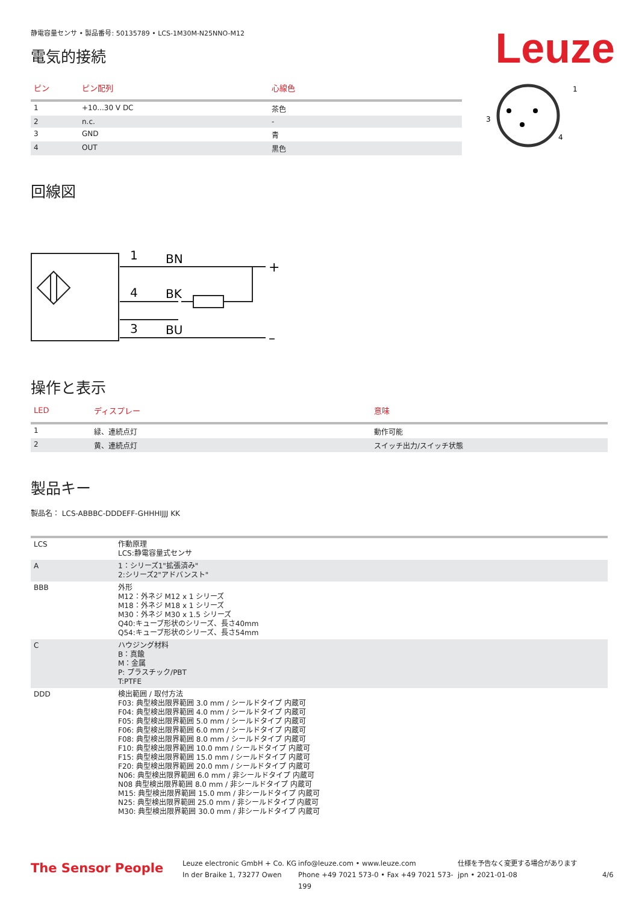Leuze
静電容量センサ • 製品番号: 50135789 • LCS-1M30M-N25NNO-M12
電気的接続
| ピン | ピン配列 | 心線色 |
| --- | --- | --- |
| 1 | +10...30 V DC | 茶色 |
| 2 | n.c. | - |
| 3 | GND | 青 |
| 4 | OUT | 黒色 |
1
3
4
回線図
1
BN
4
BK
3
BU
+
–
操作と表示
| LED | ディスプレー | 意味 |
| --- | --- | --- |
| 1 | 緑、連続点灯 | 動作可能 |
| 2 | 黄、連続点灯 | スイッチ出力/スイッチ状態 |
製品キー
製品名： LCS-ABBBC-DDDEFF-GHHHIJJJ KK
| LCS | 作動原理 LCS:静電容量式センサ |
| A | 1：シリーズ1"拡張済み" 2:シリーズ2"アドバンスト" |
| BBB | 外形 M12：外ネジ M12 x 1 シリーズ M18：外ネジ M18 x 1 シリーズ M30：外ネジ M30 x 1.5 シリーズ Q40:キューブ形状のシリーズ、長さ40mm Q54:キューブ形状のシリーズ、長さ54mm |
| C | ハウジング材料 B：真鍮 M：金属 P: プラスチック/PBT T:PTFE |
| DDD | 検出範囲 / 取付方法 F03: 典型検出限界範囲 3.0 mm / シールドタイプ 内蔵可 F04: 典型検出限界範囲 4.0 mm / シールドタイプ 内蔵可 F05: 典型検出限界範囲 5.0 mm / シールドタイプ 内蔵可 F06: 典型検出限界範囲 6.0 mm / シールドタイプ 内蔵可 F08: 典型検出限界範囲 8.0 mm / シールドタイプ 内蔵可 F10: 典型検出限界範囲 10.0 mm / シールドタイプ 内蔵可 F15: 典型検出限界範囲 15.0 mm / シールドタイプ 内蔵可 F20: 典型検出限界範囲 20.0 mm / シールドタイプ 内蔵可 N06: 典型検出限界範囲 6.0 mm / 非シールドタイプ 内蔵可 N08 典型検出限界範囲 8.0 mm / 非シールドタイプ 内蔵可 M15: 典型検出限界範囲 15.0 mm / 非シールドタイプ 内蔵可 N25: 典型検出限界範囲 25.0 mm / 非シールドタイプ 内蔵可 M30: 典型検出限界範囲 30.0 mm / 非シールドタイプ 内蔵可 |
The Sensor People
Leuze electronic GmbH + Co. KG
In der Braike 1, 73277 Owen
info@leuze.com • www.leuze.com
Phone +49 7021 573-0 • Fax +49 7021 573-199
仕様を予告なく変更する場合があります
jpn • 2021-01-08
4/6